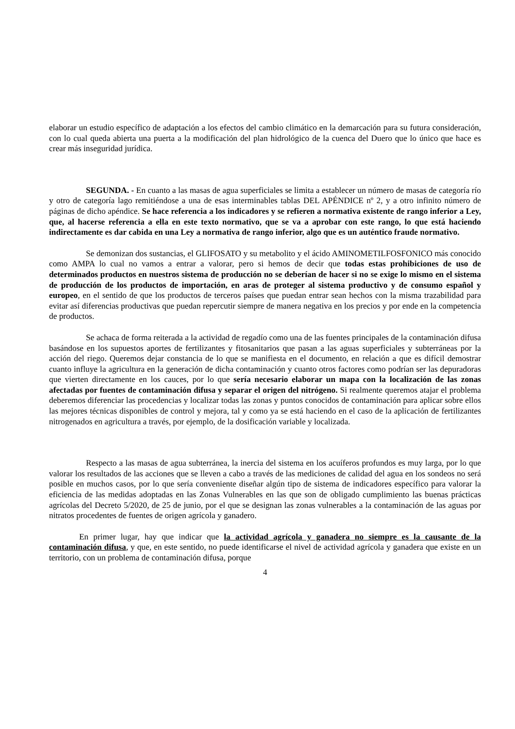elaborar un estudio específico de adaptación a los efectos del cambio climático en la demarcación para su futura consideración, con lo cual queda abierta una puerta a la modificación del plan hidrológico de la cuenca del Duero que lo único que hace es crear más inseguridad jurídica.
SEGUNDA. - En cuanto a las masas de agua superficiales se limita a establecer un número de masas de categoría río y otro de categoría lago remitiéndose a una de esas interminables tablas DEL APÉNDICE nº 2, y a otro infinito número de páginas de dicho apéndice. Se hace referencia a los indicadores y se refieren a normativa existente de rango inferior a Ley, que, al hacerse referencia a ella en este texto normativo, que se va a aprobar con este rango, lo que está haciendo indirectamente es dar cabida en una Ley a normativa de rango inferior, algo que es un auténtico fraude normativo.
Se demonizan dos sustancias, el GLIFOSATO y su metabolito y el ácido AMINOMETILFOSFONICO más conocido como AMPA lo cual no vamos a entrar a valorar, pero si hemos de decir que todas estas prohibiciones de uso de determinados productos en nuestros sistema de producción no se deberían de hacer si no se exige lo mismo en el sistema de producción de los productos de importación, en aras de proteger al sistema productivo y de consumo español y europeo, en el sentido de que los productos de terceros países que puedan entrar sean hechos con la misma trazabilidad para evitar así diferencias productivas que puedan repercutir siempre de manera negativa en los precios y por ende en la competencia de productos.
Se achaca de forma reiterada a la actividad de regadío como una de las fuentes principales de la contaminación difusa basándose en los supuestos aportes de fertilizantes y fitosanitarios que pasan a las aguas superficiales y subterráneas por la acción del riego. Queremos dejar constancia de lo que se manifiesta en el documento, en relación a que es difícil demostrar cuanto influye la agricultura en la generación de dicha contaminación y cuanto otros factores como podrían ser las depuradoras que vierten directamente en los cauces, por lo que sería necesario elaborar un mapa con la localización de las zonas afectadas por fuentes de contaminación difusa y separar el origen del nitrógeno. Si realmente queremos atajar el problema deberemos diferenciar las procedencias y localizar todas las zonas y puntos conocidos de contaminación para aplicar sobre ellos las mejores técnicas disponibles de control y mejora, tal y como ya se está haciendo en el caso de la aplicación de fertilizantes nitrogenados en agricultura a través, por ejemplo, de la dosificación variable y localizada.
Respecto a las masas de agua subterránea, la inercia del sistema en los acuíferos profundos es muy larga, por lo que valorar los resultados de las acciones que se lleven a cabo a través de las mediciones de calidad del agua en los sondeos no será posible en muchos casos, por lo que sería conveniente diseñar algún tipo de sistema de indicadores específico para valorar la eficiencia de las medidas adoptadas en las Zonas Vulnerables en las que son de obligado cumplimiento las buenas prácticas agrícolas del Decreto 5/2020, de 25 de junio, por el que se designan las zonas vulnerables a la contaminación de las aguas por nitratos procedentes de fuentes de origen agrícola y ganadero.
En primer lugar, hay que indicar que la actividad agrícola y ganadera no siempre es la causante de la contaminación difusa, y que, en este sentido, no puede identificarse el nivel de actividad agrícola y ganadera que existe en un territorio, con un problema de contaminación difusa, porque
4